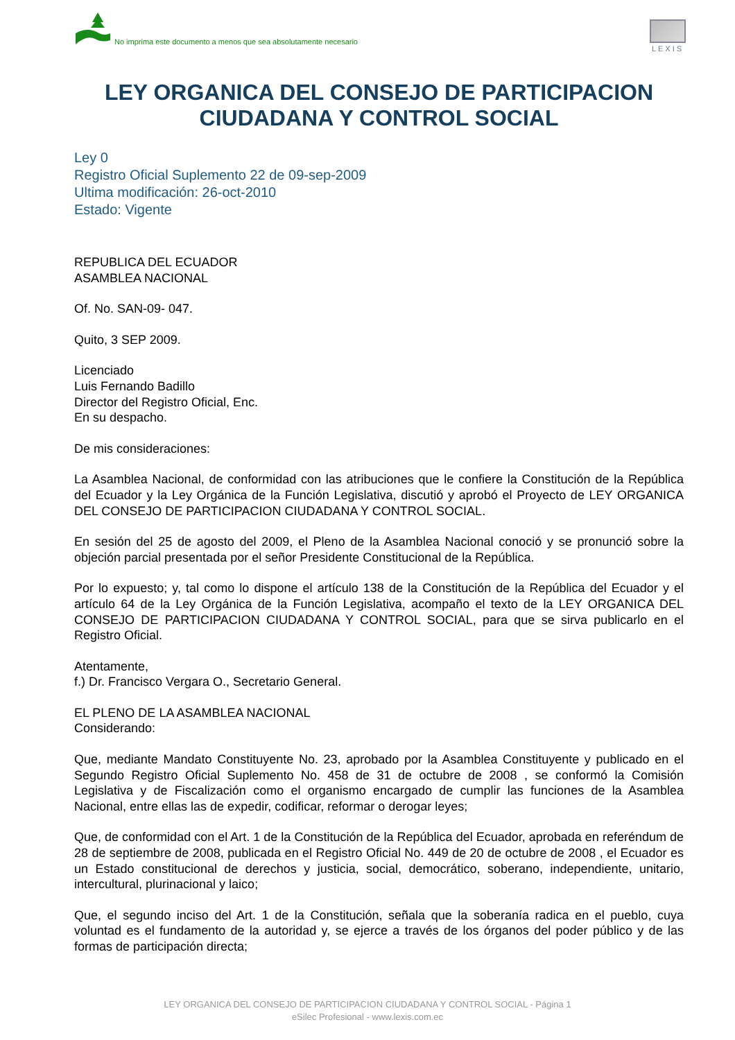No imprima este documento a menos que sea absolutamente necesario
LEXIS
LEY ORGANICA DEL CONSEJO DE PARTICIPACION CIUDADANA Y CONTROL SOCIAL
Ley 0
Registro Oficial Suplemento 22 de 09-sep-2009
Ultima modificación: 26-oct-2010
Estado: Vigente
REPUBLICA DEL ECUADOR
ASAMBLEA NACIONAL
Of. No. SAN-09- 047.
Quito, 3 SEP 2009.
Licenciado
Luis Fernando Badillo
Director del Registro Oficial, Enc.
En su despacho.
De mis consideraciones:
La Asamblea Nacional, de conformidad con las atribuciones que le confiere la Constitución de la República del Ecuador y la Ley Orgánica de la Función Legislativa, discutió y aprobó el Proyecto de LEY ORGANICA DEL CONSEJO DE PARTICIPACION CIUDADANA Y CONTROL SOCIAL.
En sesión del 25 de agosto del 2009, el Pleno de la Asamblea Nacional conoció y se pronunció sobre la objeción parcial presentada por el señor Presidente Constitucional de la República.
Por lo expuesto; y, tal como lo dispone el artículo 138 de la Constitución de la República del Ecuador y el artículo 64 de la Ley Orgánica de la Función Legislativa, acompaño el texto de la LEY ORGANICA DEL CONSEJO DE PARTICIPACION CIUDADANA Y CONTROL SOCIAL, para que se sirva publicarlo en el Registro Oficial.
Atentamente,
f.) Dr. Francisco Vergara O., Secretario General.
EL PLENO DE LA ASAMBLEA NACIONAL
Considerando:
Que, mediante Mandato Constituyente No. 23, aprobado por la Asamblea Constituyente y publicado en el Segundo Registro Oficial Suplemento No. 458 de 31 de octubre de 2008 , se conformó la Comisión Legislativa y de Fiscalización como el organismo encargado de cumplir las funciones de la Asamblea Nacional, entre ellas las de expedir, codificar, reformar o derogar leyes;
Que, de conformidad con el Art. 1 de la Constitución de la República del Ecuador, aprobada en referéndum de 28 de septiembre de 2008, publicada en el Registro Oficial No. 449 de 20 de octubre de 2008 , el Ecuador es un Estado constitucional de derechos y justicia, social, democrático, soberano, independiente, unitario, intercultural, plurinacional y laico;
Que, el segundo inciso del Art. 1 de la Constitución, señala que la soberanía radica en el pueblo, cuya voluntad es el fundamento de la autoridad y, se ejerce a través de los órganos del poder público y de las formas de participación directa;
LEY ORGANICA DEL CONSEJO DE PARTICIPACION CIUDADANA Y CONTROL SOCIAL - Página 1
eSilec Profesional - www.lexis.com.ec